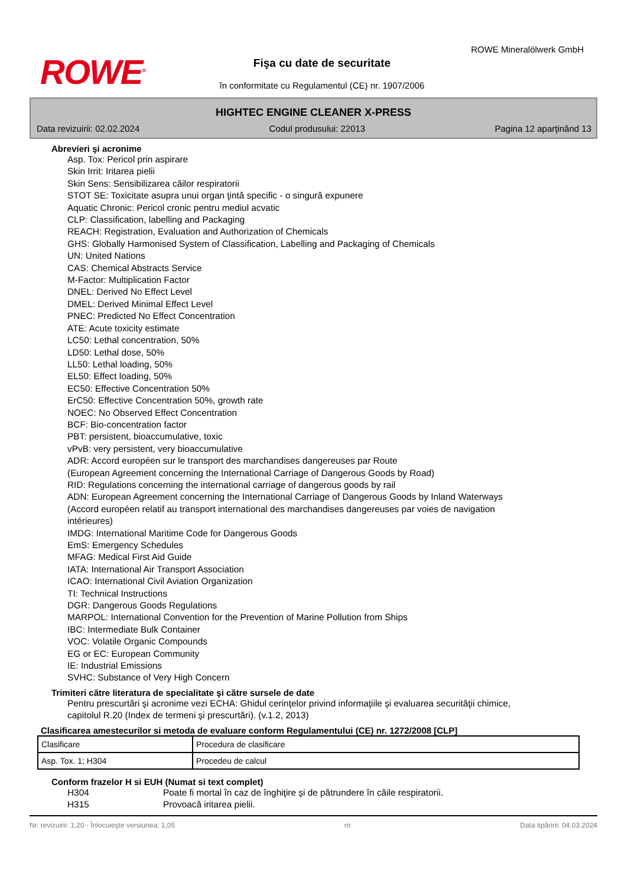ROWE<sup>®</sup>
ROWE Mineralölwerk GmbH
Fişa cu date de securitate
în conformitate cu Regulamentul (CE) nr. 1907/2006
HIGHTEC ENGINE CLEANER X-PRESS
Data revizuirii: 02.02.2024 Codul produsului: 22013 Pagina 12 aparţinând 13
Abrevieri şi acronime
Asp. Tox: Pericol prin aspirare
Skin Irrit: Iritarea pielii
Skin Sens: Sensibilizarea căilor respiratorii
STOT SE: Toxicitate asupra unui organ ţintă specific - o singură expunere
Aquatic Chronic: Pericol cronic pentru mediul acvatic
CLP: Classification, labelling and Packaging
REACH: Registration, Evaluation and Authorization of Chemicals
GHS: Globally Harmonised System of Classification, Labelling and Packaging of Chemicals
UN: United Nations
CAS: Chemical Abstracts Service
M-Factor: Multiplication Factor
DNEL: Derived No Effect Level
DMEL: Derived Minimal Effect Level
PNEC: Predicted No Effect Concentration
ATE: Acute toxicity estimate
LC50: Lethal concentration, 50%
LD50: Lethal dose, 50%
LL50: Lethal loading, 50%
EL50: Effect loading, 50%
EC50: Effective Concentration 50%
ErC50: Effective Concentration 50%, growth rate
NOEC: No Observed Effect Concentration
BCF: Bio-concentration factor
PBT: persistent, bioaccumulative, toxic
vPvB: very persistent, very bioaccumulative
ADR: Accord européen sur le transport des marchandises dangereuses par Route
(European Agreement concerning the International Carriage of Dangerous Goods by Road)
RID: Regulations concerning the international carriage of dangerous goods by rail
ADN: European Agreement concerning the International Carriage of Dangerous Goods by Inland Waterways
(Accord européen relatif au transport international des marchandises dangereuses par voies de navigation
intérieures)
IMDG: International Maritime Code for Dangerous Goods
EmS: Emergency Schedules
MFAG: Medical First Aid Guide
IATA: International Air Transport Association
ICAO: International Civil Aviation Organization
TI: Technical Instructions
DGR: Dangerous Goods Regulations
MARPOL: International Convention for the Prevention of Marine Pollution from Ships
IBC: Intermediate Bulk Container
VOC: Volatile Organic Compounds
EG or EC: European Community
IE: Industrial Emissions
SVHC: Substance of Very High Concern
Trimiteri către literatura de specialitate şi către sursele de date
Pentru prescurtări şi acronime vezi ECHA: Ghidul cerinţelor privind informaţiile şi evaluarea securităţii chimice,
capitolul R.20 (Index de termeni şi prescurtări). (v.1.2, 2013)
Clasificarea amestecurilor si metoda de evaluare conform Regulamentului (CE) nr. 1272/2008 [CLP]
| Clasificare | Procedura de clasificare |
| Asp. Tox. 1; H304 | Procedeu de calcul |
Conform frazelor H si EUH (Numat si text complet)
H304 Poate fi mortal în caz de înghiţire şi de pătrundere în căile respiratorii.
H315 Provoacă iritarea pielii.
Nr. revizuirii: 1,20 - Înlocuieşte versiunea: 1,05 ro Data tipăririi: 04.03.2024